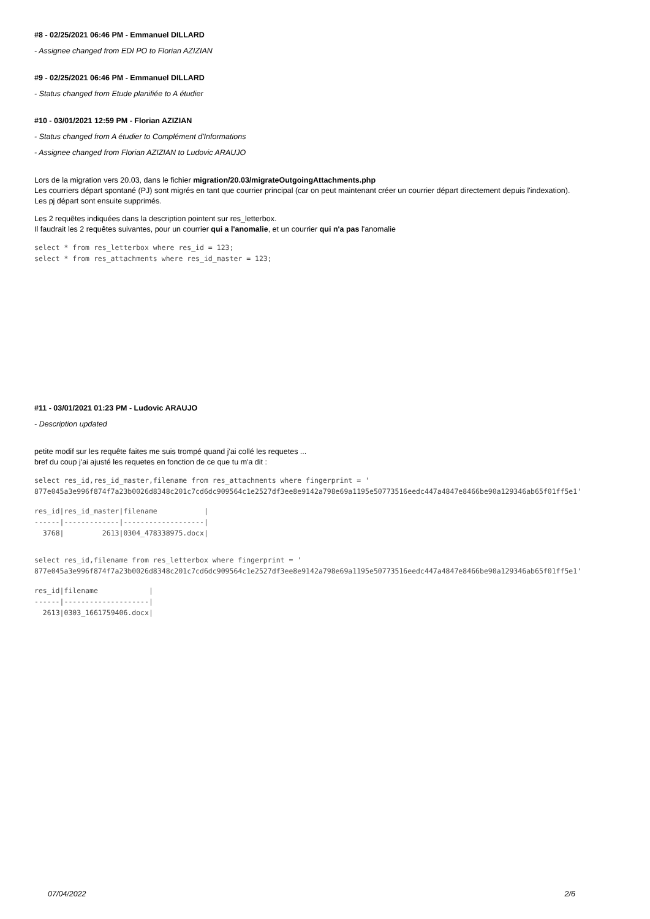#8 - 02/25/2021 06:46 PM - Emmanuel DILLARD
- Assignee changed from EDI PO to Florian AZIZIAN
#9 - 02/25/2021 06:46 PM - Emmanuel DILLARD
- Status changed from Etude planifiée to A étudier
#10 - 03/01/2021 12:59 PM - Florian AZIZIAN
- Status changed from A étudier to Complément d'Informations
- Assignee changed from Florian AZIZIAN to Ludovic ARAUJO
Lors de la migration vers 20.03, dans le fichier migration/20.03/migrateOutgoingAttachments.php
Les courriers départ spontané (PJ) sont migrés en tant que courrier principal (car on peut maintenant créer un courrier départ directement depuis l'indexation).
Les pj départ sont ensuite supprimés.
Les 2 requêtes indiquées dans la description pointent sur res_letterbox.
Il faudrait les 2 requêtes suivantes, pour un courrier qui a l'anomalie, et un courrier qui n'a pas l'anomalie
select * from res_letterbox where res_id = 123;
select * from res_attachments where res_id_master = 123;
#11 - 03/01/2021 01:23 PM - Ludovic ARAUJO
- Description updated
petite modif sur les requête faites me suis trompé quand j'ai collé les requetes ...
bref du coup j'ai ajusté les requetes en fonction de ce que tu m'a dit :
select res_id,res_id_master,filename from res_attachments where fingerprint = '
877e045a3e996f874f7a23b0026d8348c201c7cd6dc909564c1e2527df3ee8e9142a798e69a1195e50773516eedc447a4847e8466be90a129346ab65f01ff5e1'
res_id|res_id_master|filename           |
------|-------------|-------------------|
  3768|         2613|0304_478338975.docx|
select res_id,filename from res_letterbox where fingerprint = '
877e045a3e996f874f7a23b0026d8348c201c7cd6dc909564c1e2527df3ee8e9142a798e69a1195e50773516eedc447a4847e8466be90a129346ab65f01ff5e1'
res_id|filename            |
------|--------------------|
  2613|0303_1661759406.docx|
07/04/2022 2/6